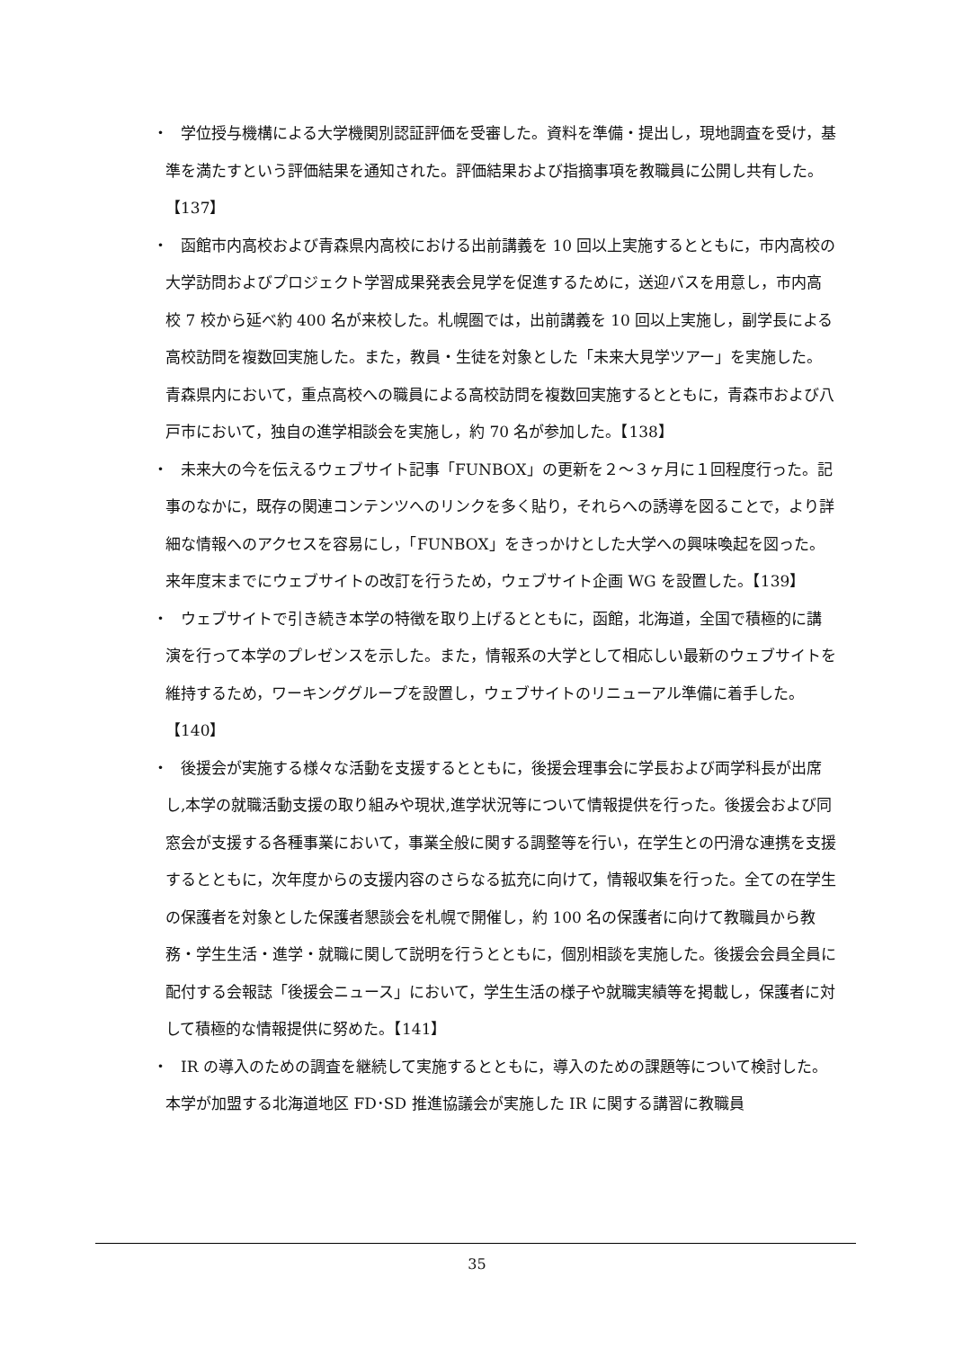・
学位授与機構による大学機関別認証評価を受審した。資料を準備・提出し，現地調査を受け，基準を満たすという評価結果を通知された。評価結果および指摘事項を教職員に公開し共有した。【137】
・
函館市内高校および青森県内高校における出前講義を 10 回以上実施するとともに，市内高校の大学訪問およびプロジェクト学習成果発表会見学を促進するために，送迎バスを用意し，市内高校 7 校から延べ約 400 名が来校した。札幌圏では，出前講義を 10 回以上実施し，副学長による高校訪問を複数回実施した。また，教員・生徒を対象とした「未来大見学ツアー」を実施した。青森県内において，重点高校への職員による高校訪問を複数回実施するとともに，青森市および八戸市において，独自の進学相談会を実施し，約 70 名が参加した。【138】
・
未来大の今を伝えるウェブサイト記事「FUNBOX」の更新を２～３ヶ月に１回程度行った。記事のなかに，既存の関連コンテンツへのリンクを多く貼り，それらへの誘導を図ることで，より詳細な情報へのアクセスを容易にし，「FUNBOX」をきっかけとした大学への興味喚起を図った。来年度末までにウェブサイトの改訂を行うため，ウェブサイト企画 WG を設置した。【139】
・
ウェブサイトで引き続き本学の特徴を取り上げるとともに，函館，北海道，全国で積極的に講演を行って本学のプレゼンスを示した。また，情報系の大学として相応しい最新のウェブサイトを維持するため，ワーキンググループを設置し，ウェブサイトのリニューアル準備に着手した。【140】
・
後援会が実施する様々な活動を支援するとともに，後援会理事会に学長および両学科長が出席し,本学の就職活動支援の取り組みや現状,進学状況等について情報提供を行った。後援会および同窓会が支援する各種事業において，事業全般に関する調整等を行い，在学生との円滑な連携を支援するとともに，次年度からの支援内容のさらなる拡充に向けて，情報収集を行った。全ての在学生の保護者を対象とした保護者懇談会を札幌で開催し，約 100 名の保護者に向けて教職員から教務・学生生活・進学・就職に関して説明を行うとともに，個別相談を実施した。後援会会員全員に配付する会報誌「後援会ニュース」において，学生生活の様子や就職実績等を掲載し，保護者に対して積極的な情報提供に努めた。【141】
・
IR の導入のための調査を継続して実施するとともに，導入のための課題等について検討した。本学が加盟する北海道地区 FD･SD 推進協議会が実施した IR に関する講習に教職員
35